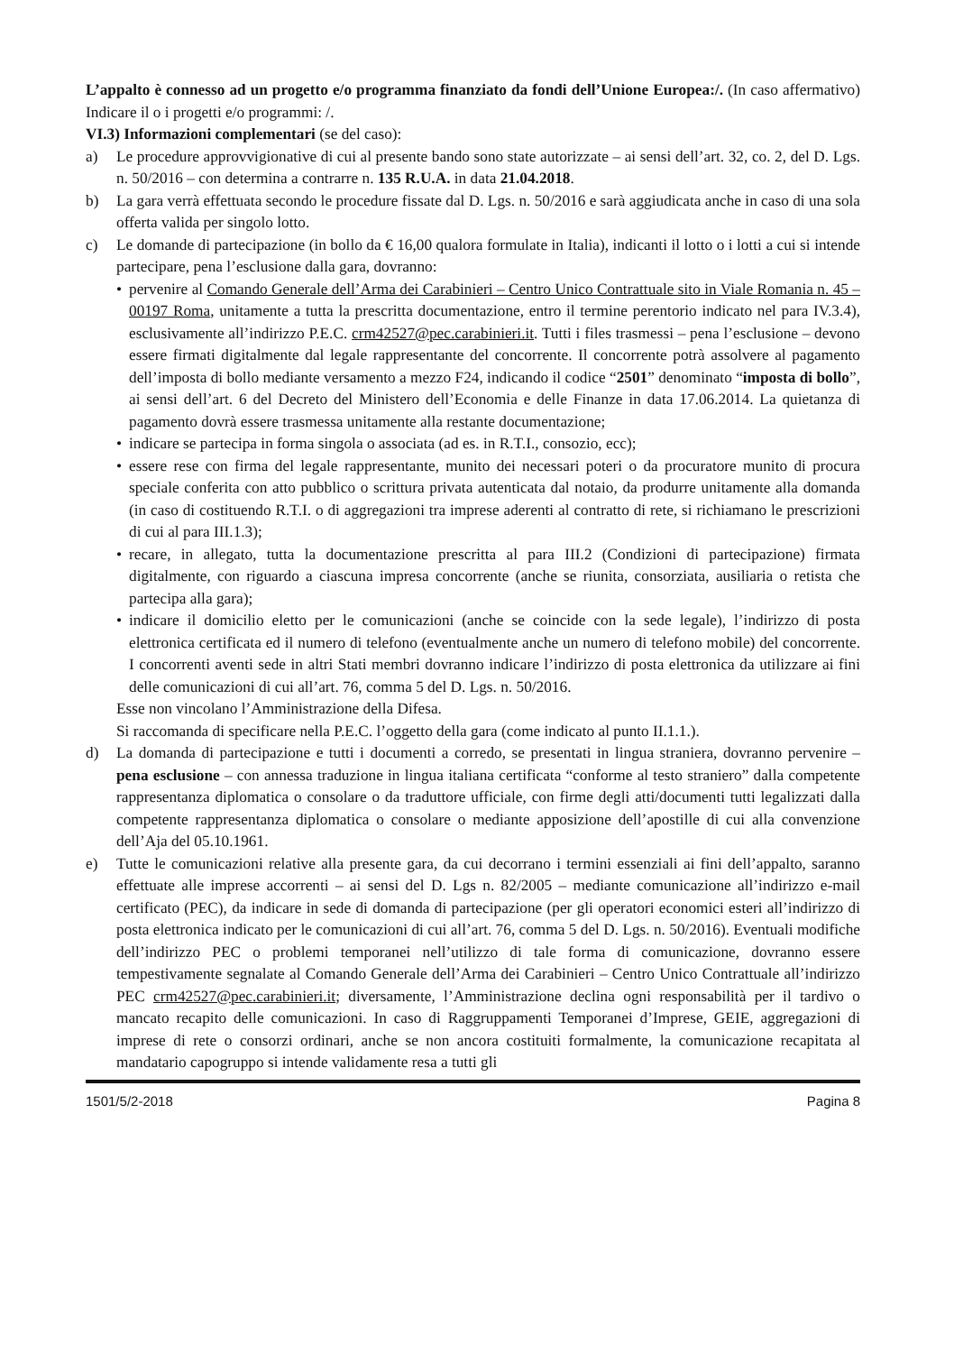L’appalto è connesso ad un progetto e/o programma finanziato da fondi dell’Unione Europea:/. (In caso affermativo) Indicare il o i progetti e/o programmi: /.
VI.3) Informazioni complementari (se del caso):
a) Le procedure approvvigionative di cui al presente bando sono state autorizzate – ai sensi dell’art. 32, co. 2, del D. Lgs. n. 50/2016 – con determina a contrarre n. 135 R.U.A. in data 21.04.2018.
b) La gara verrà effettuata secondo le procedure fissate dal D. Lgs. n. 50/2016 e sarà aggiudicata anche in caso di una sola offerta valida per singolo lotto.
c) Le domande di partecipazione (in bollo da € 16,00 qualora formulate in Italia), indicanti il lotto o i lotti a cui si intende partecipare, pena l’esclusione dalla gara, dovranno:
• pervenire al Comando Generale dell’Arma dei Carabinieri – Centro Unico Contrattuale sito in Viale Romania n. 45 – 00197 Roma, unitamente a tutta la prescritta documentazione, entro il termine perentorio indicato nel para IV.3.4), esclusivamente all’indirizzo P.E.C. crm42527@pec.carabinieri.it. Tutti i files trasmessi – pena l’esclusione – devono essere firmati digitalmente dal legale rappresentante del concorrente. Il concorrente potrà assolvere al pagamento dell’imposta di bollo mediante versamento a mezzo F24, indicando il codice “2501” denominato “imposta di bollo”, ai sensi dell’art. 6 del Decreto del Ministero dell’Economia e delle Finanze in data 17.06.2014. La quietanza di pagamento dovrà essere trasmessa unitamente alla restante documentazione;
• indicare se partecipa in forma singola o associata (ad es. in R.T.I., consozio, ecc);
• essere rese con firma del legale rappresentante, munito dei necessari poteri o da procuratore munito di procura speciale conferita con atto pubblico o scrittura privata autenticata dal notaio, da produrre unitamente alla domanda (in caso di costituendo R.T.I. o di aggregazioni tra imprese aderenti al contratto di rete, si richiamano le prescrizioni di cui al para III.1.3);
• recare, in allegato, tutta la documentazione prescritta al para III.2 (Condizioni di partecipazione) firmata digitalmente, con riguardo a ciascuna impresa concorrente (anche se riunita, consorziata, ausiliaria o retista che partecipa alla gara);
• indicare il domicilio eletto per le comunicazioni (anche se coincide con la sede legale), l’indirizzo di posta elettronica certificata ed il numero di telefono (eventualmente anche un numero di telefono mobile) del concorrente. I concorrenti aventi sede in altri Stati membri dovranno indicare l’indirizzo di posta elettronica da utilizzare ai fini delle comunicazioni di cui all’art. 76, comma 5 del D. Lgs. n. 50/2016.
Esse non vincolano l’Amministrazione della Difesa.
Si raccomanda di specificare nella P.E.C. l’oggetto della gara (come indicato al punto II.1.1.).
d) La domanda di partecipazione e tutti i documenti a corredo, se presentati in lingua straniera, dovranno pervenire – pena esclusione – con annessa traduzione in lingua italiana certificata “conforme al testo straniero” dalla competente rappresentanza diplomatica o consolare o da traduttore ufficiale, con firme degli atti/documenti tutti legalizzati dalla competente rappresentanza diplomatica o consolare o mediante apposizione dell’apostille di cui alla convenzione dell’Aja del 05.10.1961.
e) Tutte le comunicazioni relative alla presente gara, da cui decorrano i termini essenziali ai fini dell’appalto, saranno effettuate alle imprese accorrenti – ai sensi del D. Lgs n. 82/2005 – mediante comunicazione all’indirizzo e-mail certificato (PEC), da indicare in sede di domanda di partecipazione (per gli operatori economici esteri all’indirizzo di posta elettronica indicato per le comunicazioni di cui all’art. 76, comma 5 del D. Lgs. n. 50/2016). Eventuali modifiche dell’indirizzo PEC o problemi temporanei nell’utilizzo di tale forma di comunicazione, dovranno essere tempestivamente segnalate al Comando Generale dell’Arma dei Carabinieri – Centro Unico Contrattuale all’indirizzo PEC crm42527@pec.carabinieri.it; diversamente, l’Amministrazione declina ogni responsabilità per il tardivo o mancato recapito delle comunicazioni. In caso di Raggruppamenti Temporanei d’Imprese, GEIE, aggregazioni di imprese di rete o consorzi ordinari, anche se non ancora costituiti formalmente, la comunicazione recapitata al mandatario capogruppo si intende validamente resa a tutti gli
1501/5/2-2018 Pagina 8